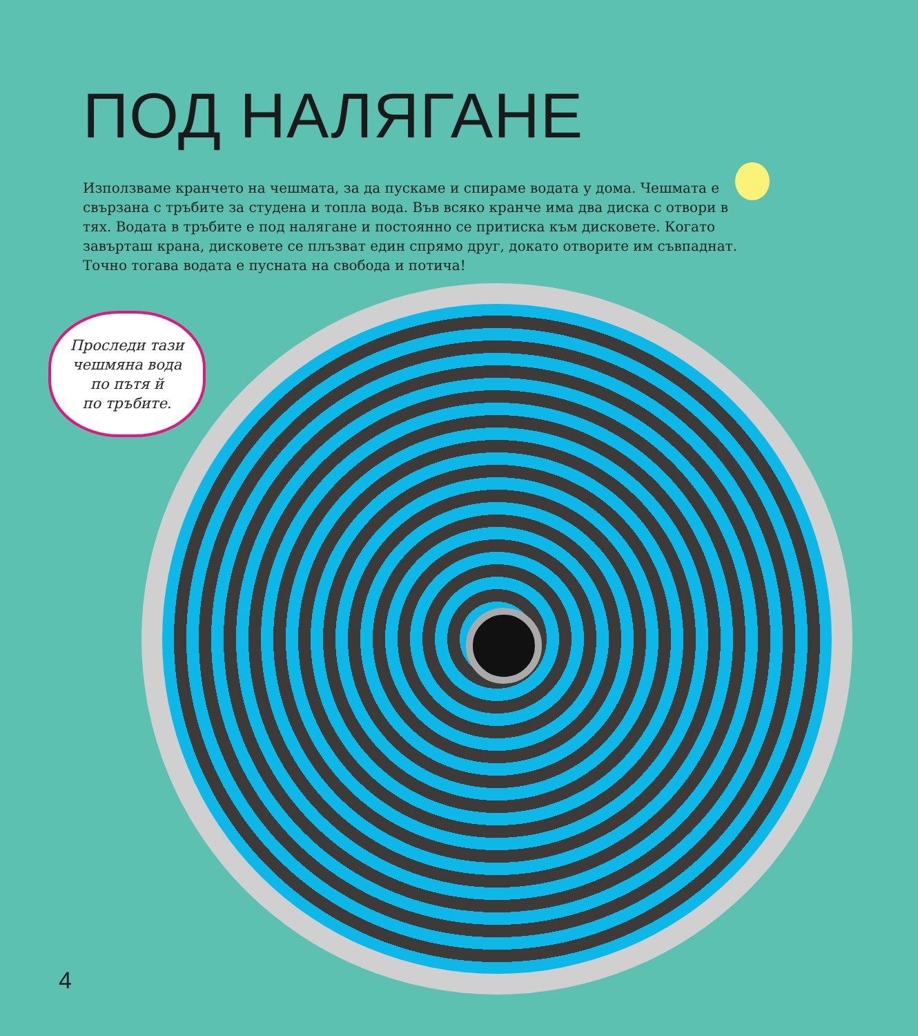ПОД НАЛЯГАНЕ
Използваме кранчето на чешмата, за да пускаме и спираме водата у дома. Чешмата е свързана с тръбите за студена и топла вода. Във всяко кранче има два диска с отвори в тях. Водата в тръбите е под налягане и постоянно се притиска към дисковете. Когато завърташ крана, дисковете се плъзват един спрямо друг, докато отворите им съвпаднат. Точно тогава водата е пусната на свобода и потича!
Проследи тази
чешмяна вода
по пътя й
по тръбите.
4